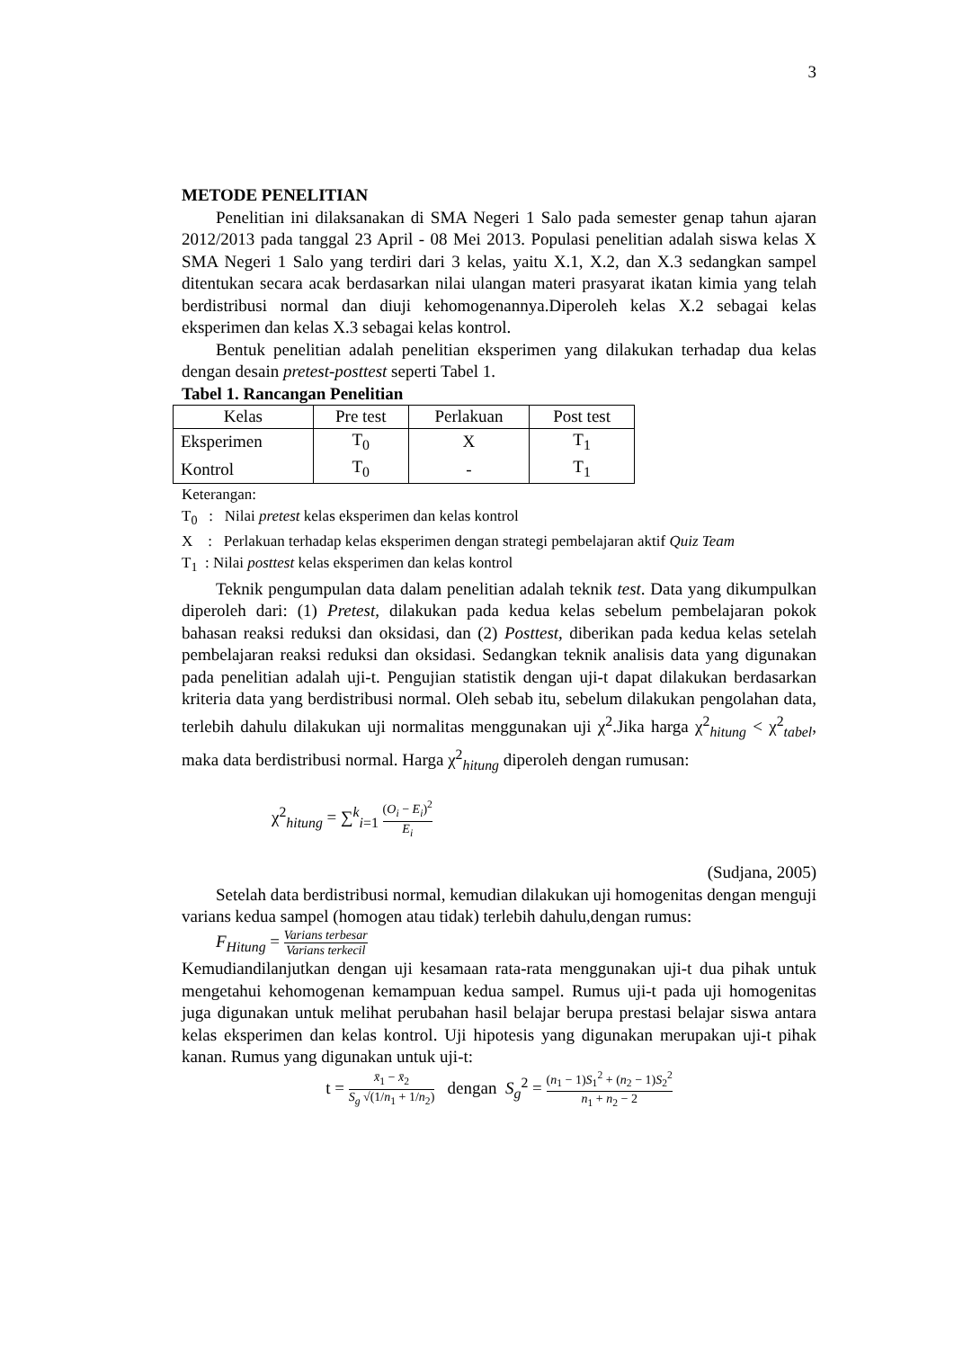3
METODE PENELITIAN
Penelitian ini dilaksanakan di SMA Negeri 1 Salo pada semester genap tahun ajaran 2012/2013 pada tanggal 23 April - 08 Mei 2013. Populasi penelitian adalah siswa kelas X SMA Negeri 1 Salo yang terdiri dari 3 kelas, yaitu X.1, X.2, dan X.3 sedangkan sampel ditentukan secara acak berdasarkan nilai ulangan materi prasyarat ikatan kimia yang telah berdistribusi normal dan diuji kehomogenannya.Diperoleh kelas X.2 sebagai kelas eksperimen dan kelas X.3 sebagai kelas kontrol.
Bentuk penelitian adalah penelitian eksperimen yang dilakukan terhadap dua kelas dengan desain pretest-posttest seperti Tabel 1.
Tabel 1. Rancangan Penelitian
| Kelas | Pre test | Perlakuan | Post test |
| --- | --- | --- | --- |
| Eksperimen | T<sub>0</sub> | X | T<sub>1</sub> |
| Kontrol | T<sub>0</sub> | - | T<sub>1</sub> |
Keterangan:
T<sub>0</sub> : Nilai pretest kelas eksperimen dan kelas kontrol
X : Perlakuan terhadap kelas eksperimen dengan strategi pembelajaran aktif Quiz Team
T<sub>1</sub> : Nilai posttest kelas eksperimen dan kelas kontrol
Teknik pengumpulan data dalam penelitian adalah teknik test. Data yang dikumpulkan diperoleh dari: (1) Pretest, dilakukan pada kedua kelas sebelum pembelajaran pokok bahasan reaksi reduksi dan oksidasi, dan (2) Posttest, diberikan pada kedua kelas setelah pembelajaran reaksi reduksi dan oksidasi. Sedangkan teknik analisis data yang digunakan pada penelitian adalah uji-t. Pengujian statistik dengan uji-t dapat dilakukan berdasarkan kriteria data yang berdistribusi normal. Oleh sebab itu, sebelum dilakukan pengolahan data, terlebih dahulu dilakukan uji normalitas menggunakan uji χ<sup>2</sup>.Jika harga χ<sup>2</sup><sub>hitung</sub> < χ<sup>2</sup><sub>tabel</sub>, maka data berdistribusi normal. Harga χ<sup>2</sup><sub>hitung</sub> diperoleh dengan rumusan:
χ<sup>2</sup><sub>hitung</sub> = ∑<sup>k</sup><sub>i=1</sub> (O<sub>i</sub> − E<sub>i</sub>)<sup>2</sup> E<sub>i</sub>
(Sudjana, 2005)
Setelah data berdistribusi normal, kemudian dilakukan uji homogenitas dengan menguji varians kedua sampel (homogen atau tidak) terlebih dahulu,dengan rumus:
F<sub>Hitung</sub> = Varians terbesar Varians terkecil
Kemudiandilanjutkan dengan uji kesamaan rata-rata menggunakan uji-t dua pihak untuk mengetahui kehomogenan kemampuan kedua sampel. Rumus uji-t pada uji homogenitas juga digunakan untuk melihat perubahan hasil belajar berupa prestasi belajar siswa antara kelas eksperimen dan kelas kontrol. Uji hipotesis yang digunakan merupakan uji-t pihak kanan. Rumus yang digunakan untuk uji-t:
t = x̄<sub>1</sub> − x̄<sub>2</sub> S<sub>g</sub> √(1/n<sub>1</sub> + 1/n<sub>2</sub>) dengan S<sub>g</sub><sup>2</sup> = (n<sub>1</sub> − 1)S<sub>1</sub><sup>2</sup> + (n<sub>2</sub> − 1)S<sub>2</sub><sup>2</sup> n<sub>1</sub> + n<sub>2</sub> − 2